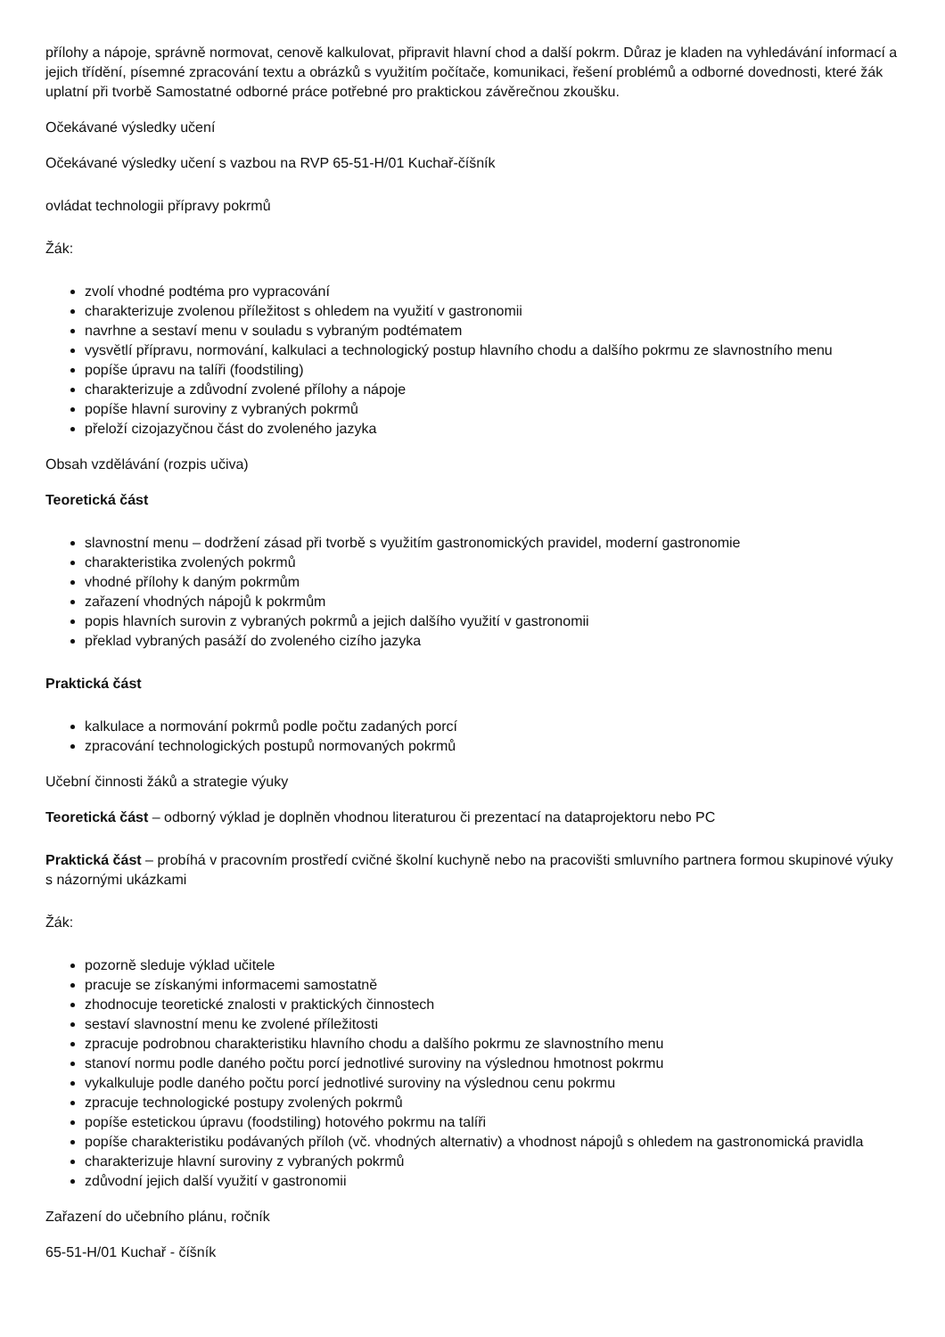přílohy a nápoje, správně normovat, cenově kalkulovat, připravit hlavní chod a další pokrm. Důraz je kladen na vyhledávání informací a jejich třídění, písemné zpracování textu a obrázků s využitím počítače, komunikaci, řešení problémů a odborné dovednosti, které žák uplatní při tvorbě Samostatné odborné práce potřebné pro praktickou závěrečnou zkoušku.
Očekávané výsledky učení
Očekávané výsledky učení s vazbou na RVP 65-51-H/01 Kuchař-číšník
ovládat technologii přípravy pokrmů
Žák:
zvolí vhodné podtéma pro vypracování
charakterizuje zvolenou příležitost s ohledem na využití v gastronomii
navrhne a sestaví menu v souladu s vybraným podtématem
vysvětlí přípravu, normování, kalkulaci a technologický postup hlavního chodu a dalšího pokrmu ze slavnostního menu
popíše úpravu na talíři (foodstiling)
charakterizuje a zdůvodní zvolené přílohy a nápoje
popíše hlavní suroviny z vybraných pokrmů
přeloží cizojazyčnou část do zvoleného jazyka
Obsah vzdělávání (rozpis učiva)
Teoretická část
slavnostní menu – dodržení zásad při tvorbě s využitím gastronomických pravidel, moderní gastronomie
charakteristika zvolených pokrmů
vhodné přílohy k daným pokrmům
zařazení vhodných nápojů k pokrmům
popis hlavních surovin z vybraných pokrmů a jejich dalšího využití v gastronomii
překlad vybraných pasáží do zvoleného cizího jazyka
Praktická část
kalkulace a normování pokrmů podle počtu zadaných porcí
zpracování technologických postupů normovaných pokrmů
Učební činnosti žáků a strategie výuky
Teoretická část – odborný výklad je doplněn vhodnou literaturou či prezentací na dataprojektoru nebo PC
Praktická část – probíhá v pracovním prostředí cvičné školní kuchyně nebo na pracovišti smluvního partnera formou skupinové výuky s názornými ukázkami
Žák:
pozorně sleduje výklad učitele
pracuje se získanými informacemi samostatně
zhodnocuje teoretické znalosti v praktických činnostech
sestaví slavnostní menu ke zvolené příležitosti
zpracuje podrobnou charakteristiku hlavního chodu a dalšího pokrmu ze slavnostního menu
stanoví normu podle daného počtu porcí jednotlivé suroviny na výslednou hmotnost pokrmu
vykalkuluje podle daného počtu porcí jednotlivé suroviny na výslednou cenu pokrmu
zpracuje technologické postupy zvolených pokrmů
popíše estetickou úpravu (foodstiling) hotového pokrmu na talíři
popíše charakteristiku podávaných příloh (vč. vhodných alternativ) a vhodnost nápojů s ohledem na gastronomická pravidla
charakterizuje hlavní suroviny z vybraných pokrmů
zdůvodní jejich další využití v gastronomii
Zařazení do učebního plánu, ročník
65-51-H/01 Kuchař - číšník